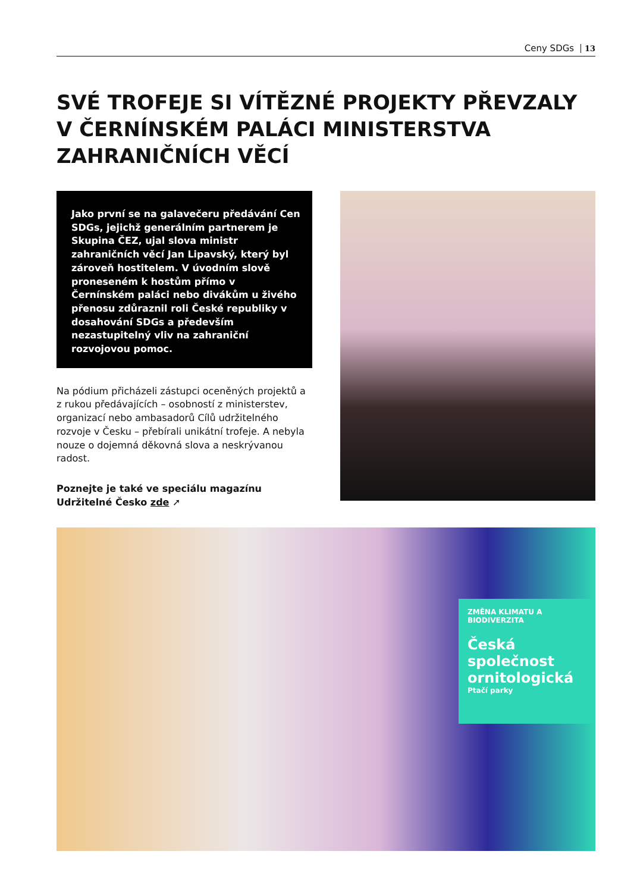Ceny SDGs 13
SVÉ TROFEJE SI VÍTĚZNÉ PROJEKTY PŘEVZALY V ČERNÍNSKÉM PALÁCI MINISTERSTVA ZAHRANIČNÍCH VĚCÍ
Jako první se na galavečeru předávání Cen SDGs, jejichž generálním partnerem je Skupina ČEZ, ujal slova ministr zahraničních věcí Jan Lipavský, který byl zároveň hostitelem. V úvodním slově proneseném k hostům přímo v Černínském paláci nebo divákům u živého přenosu zdůraznil roli České republiky v dosahování SDGs a především nezastupitelný vliv na zahraniční rozvojovou pomoc.
Na pódium přicházeli zástupci oceněných projektů a z rukou předávajících – osobností z ministerstev, organizací nebo ambasadorů Cílů udržitelného rozvoje v Česku – přebírali unikátní trofeje. A nebyla nouze o dojemná děkovná slova a neskrývanou radost.
Poznejte je také ve speciálu magazínu Udržitelné Česko zde ➚
ZMĚNA KLIMATU A BIODIVERZITA
Česká společnost ornitologická
Ptačí parky